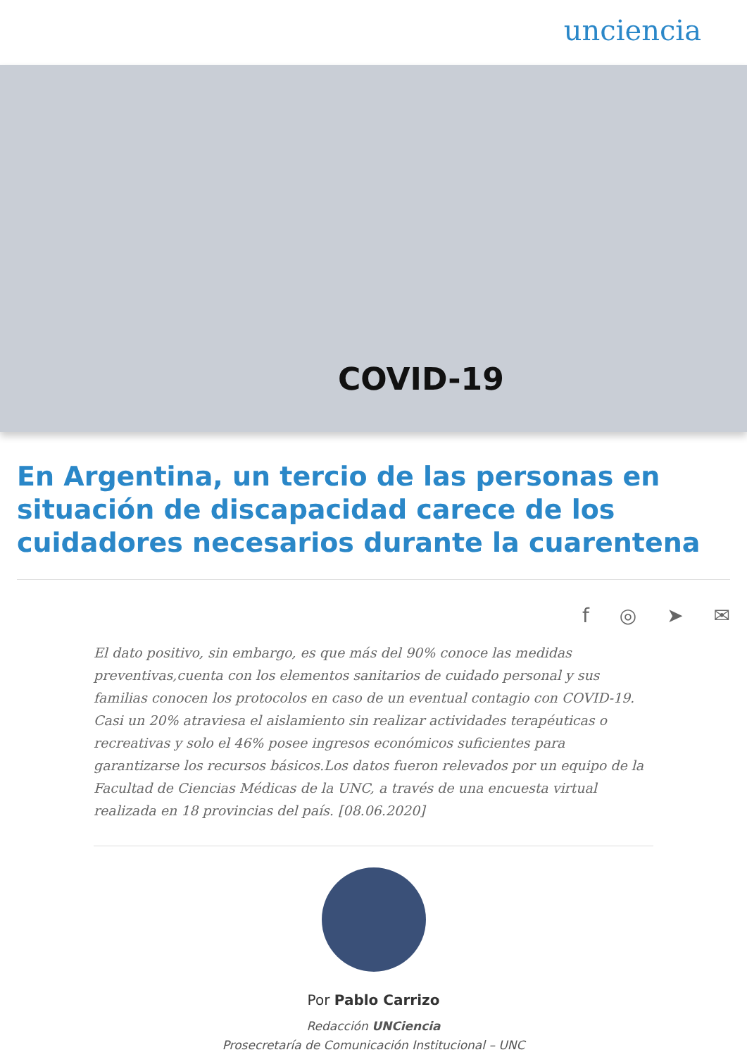unciencia
COVID-19
En Argentina, un tercio de las personas en situación de discapacidad carece de los cuidadores necesarios durante la cuarentena
f ◎ ➤ ✉
El dato positivo, sin embargo, es que más del 90% conoce las medidas preventivas,cuenta con los elementos sanitarios de cuidado personal y sus familias conocen los protocolos en caso de un eventual contagio con COVID-19. Casi un 20% atraviesa el aislamiento sin realizar actividades terapéuticas o recreativas y solo el 46% posee ingresos económicos suficientes para garantizarse los recursos básicos.Los datos fueron relevados por un equipo de la Facultad de Ciencias Médicas de la UNC, a través de una encuesta virtual realizada en 18 provincias del país. [08.06.2020]
Por Pablo Carrizo
Redacción UNCiencia
Prosecretaría de Comunicación Institucional – UNC